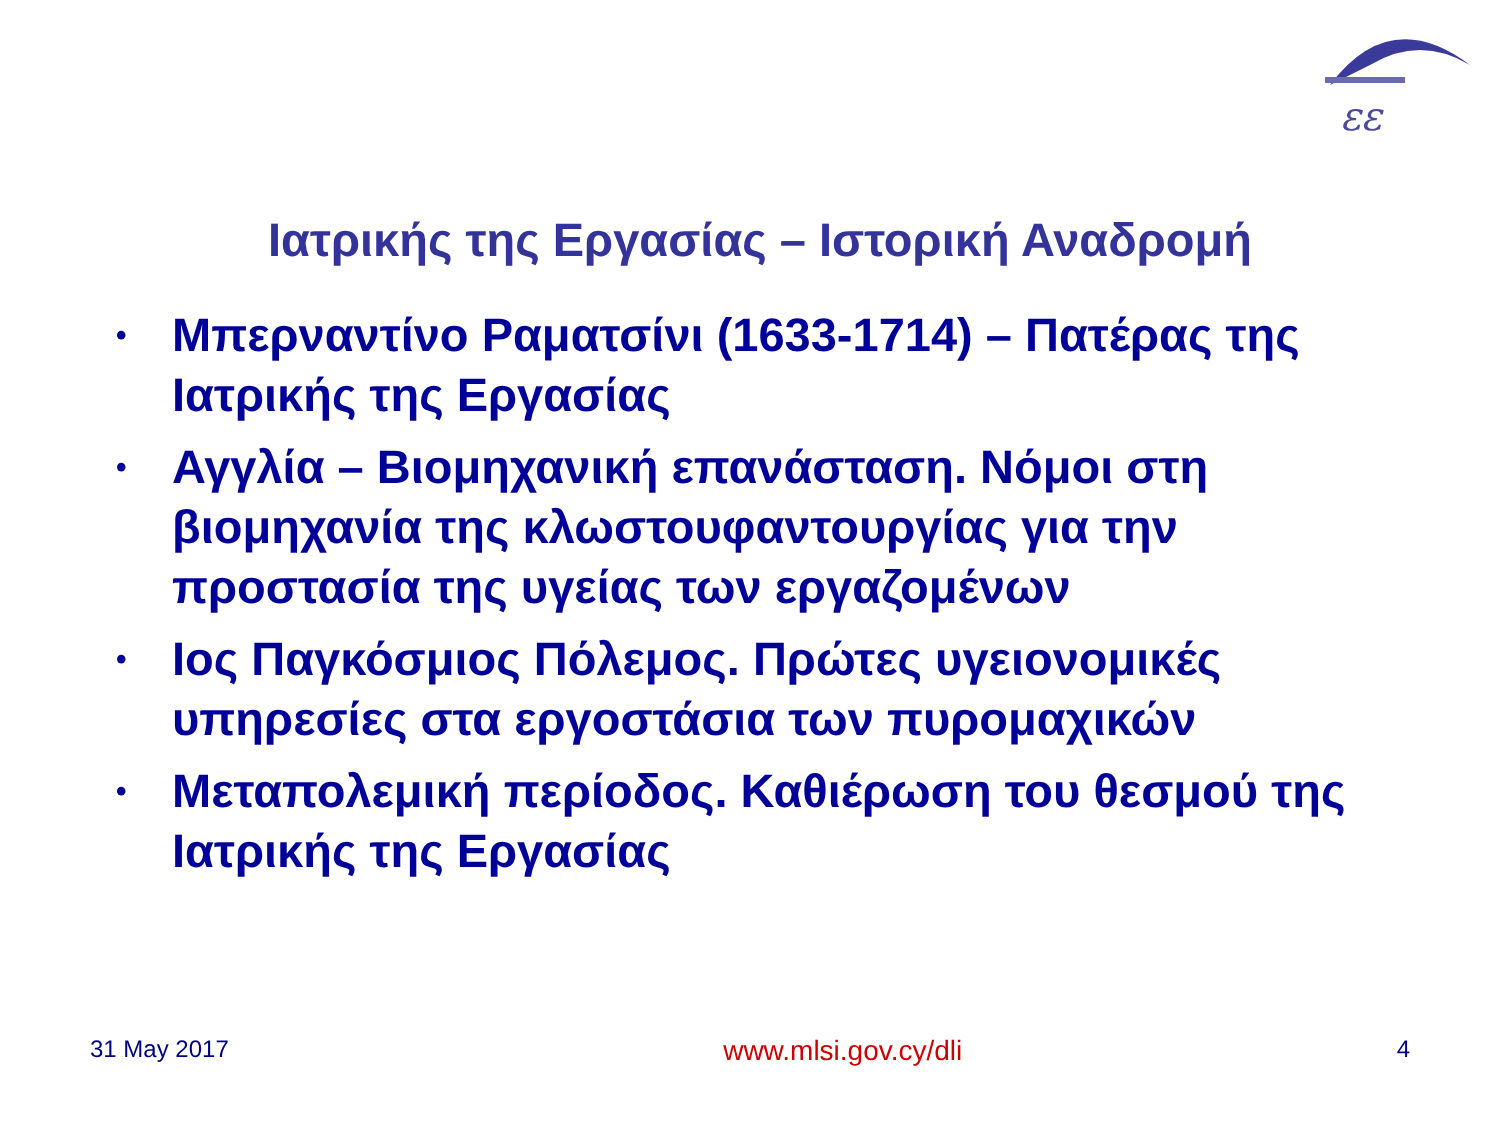εε
Ιατρικής της Εργασίας – Ιστορική Αναδρομή
• Μπερναντίνο Ραματσίνι (1633-1714) – Πατέρας της Ιατρικής της Εργασίας
• Αγγλία – Βιομηχανική επανάσταση. Νόμοι στη βιομηχανία της κλωστουφαντουργίας για την προστασία της υγείας των εργαζομένων
• Ιος Παγκόσμιος Πόλεμος. Πρώτες υγειονομικές υπηρεσίες στα εργοστάσια των πυρομαχικών
• Μεταπολεμική περίοδος. Καθιέρωση του θεσμού της Ιατρικής της Εργασίας
31 May 2017 www.mlsi.gov.cy/dli 4